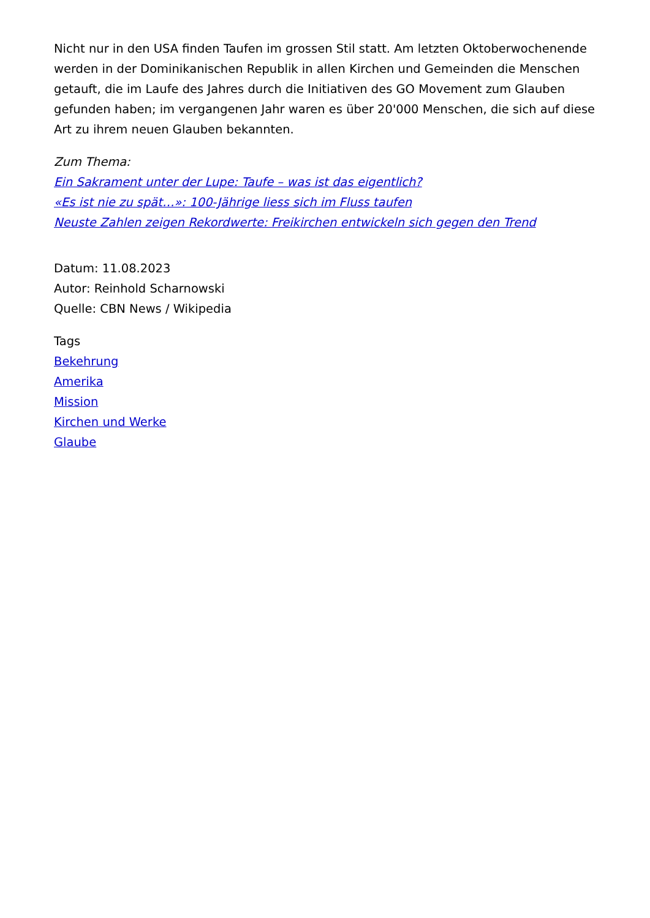Nicht nur in den USA finden Taufen im grossen Stil statt. Am letzten Oktoberwochenende werden in der Dominikanischen Republik in allen Kirchen und Gemeinden die Menschen getauft, die im Laufe des Jahres durch die Initiativen des GO Movement zum Glauben gefunden haben; im vergangenen Jahr waren es über 20'000 Menschen, die sich auf diese Art zu ihrem neuen Glauben bekannten.
Zum Thema:
Ein Sakrament unter der Lupe: Taufe – was ist das eigentlich?
«Es ist nie zu spät…»: 100-Jährige liess sich im Fluss taufen
Neuste Zahlen zeigen Rekordwerte: Freikirchen entwickeln sich gegen den Trend
Datum: 11.08.2023
Autor: Reinhold Scharnowski
Quelle: CBN News / Wikipedia
Tags
Bekehrung
Amerika
Mission
Kirchen und Werke
Glaube